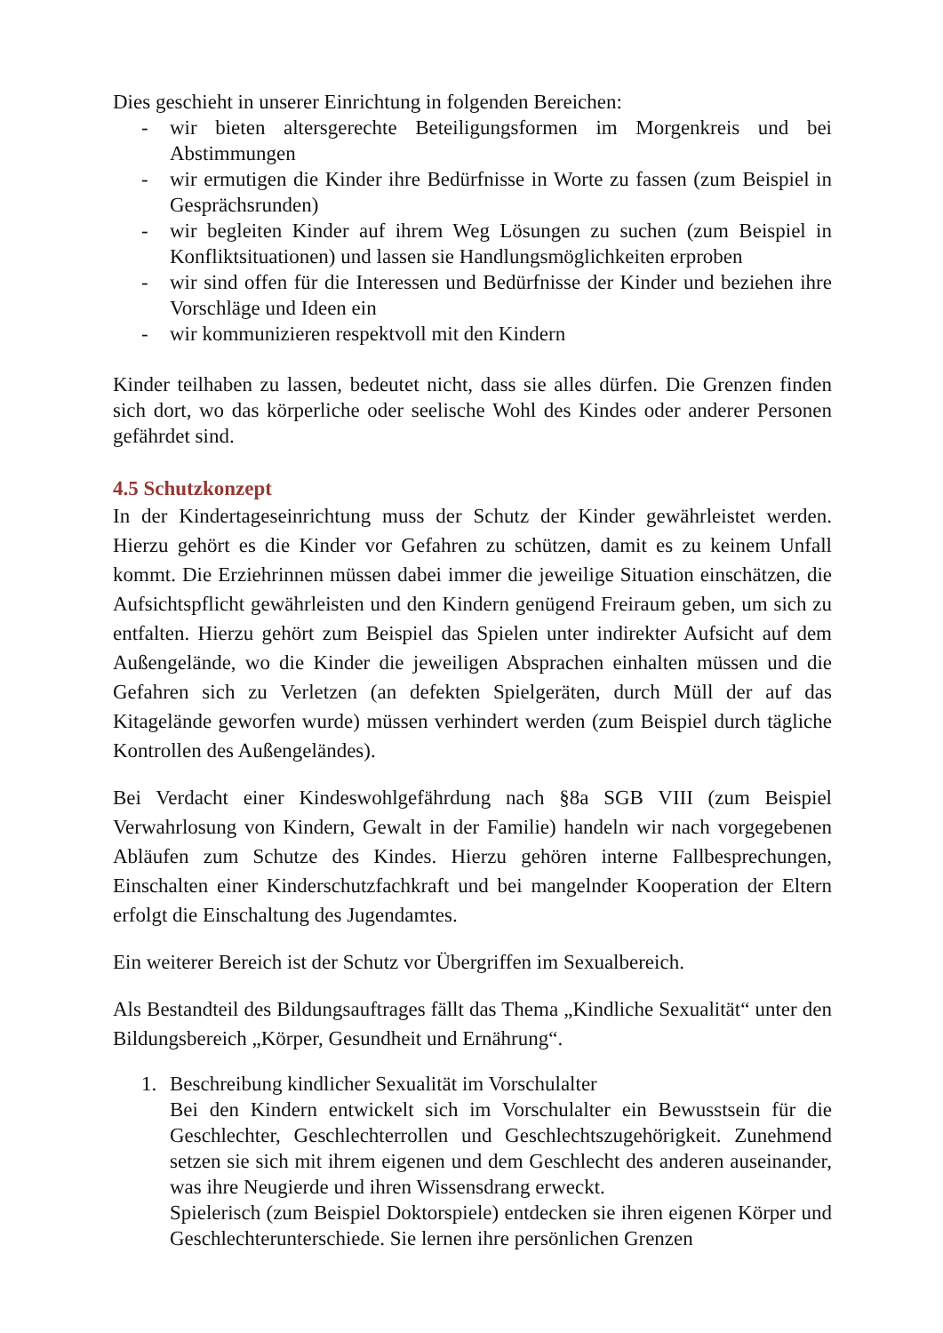Dies geschieht in unserer Einrichtung in folgenden Bereichen:
- wir bieten altersgerechte Beteiligungsformen im Morgenkreis und bei Abstimmungen
- wir ermutigen die Kinder ihre Bedürfnisse in Worte zu fassen (zum Beispiel in Gesprächsrunden)
- wir begleiten Kinder auf ihrem Weg Lösungen zu suchen (zum Beispiel in Konfliktsituationen) und lassen sie Handlungsmöglichkeiten erproben
- wir sind offen für die Interessen und Bedürfnisse der Kinder und beziehen ihre Vorschläge und Ideen ein
- wir kommunizieren respektvoll mit den Kindern
Kinder teilhaben zu lassen, bedeutet nicht, dass sie alles dürfen. Die Grenzen finden sich dort, wo das körperliche oder seelische Wohl des Kindes oder anderer Personen gefährdet sind.
4.5 Schutzkonzept
In der Kindertageseinrichtung muss der Schutz der Kinder gewährleistet werden. Hierzu gehört es die Kinder vor Gefahren zu schützen, damit es zu keinem Unfall kommt. Die Erziehrinnen müssen dabei immer die jeweilige Situation einschätzen, die Aufsichtspflicht gewährleisten und den Kindern genügend Freiraum geben, um sich zu entfalten. Hierzu gehört zum Beispiel das Spielen unter indirekter Aufsicht auf dem Außengelände, wo die Kinder die jeweiligen Absprachen einhalten müssen und die Gefahren sich zu Verletzen (an defekten Spielgeräten, durch Müll der auf das Kitagelände geworfen wurde) müssen verhindert werden (zum Beispiel durch tägliche Kontrollen des Außengeländes).
Bei Verdacht einer Kindeswohlgefährdung nach §8a SGB VIII (zum Beispiel Verwahrlosung von Kindern, Gewalt in der Familie) handeln wir nach vorgegebenen Abläufen zum Schutze des Kindes. Hierzu gehören interne Fallbesprechungen, Einschalten einer Kinderschutzfachkraft und bei mangelnder Kooperation der Eltern erfolgt die Einschaltung des Jugendamtes.
Ein weiterer Bereich ist der Schutz vor Übergriffen im Sexualbereich.
Als Bestandteil des Bildungsauftrages fällt das Thema „Kindliche Sexualität“ unter den Bildungsbereich „Körper, Gesundheit und Ernährung“.
1. Beschreibung kindlicher Sexualität im Vorschulalter
Bei den Kindern entwickelt sich im Vorschulalter ein Bewusstsein für die Geschlechter, Geschlechterrollen und Geschlechtszugehörigkeit. Zunehmend setzen sie sich mit ihrem eigenen und dem Geschlecht des anderen auseinander, was ihre Neugierde und ihren Wissensdrang erweckt.
Spielerisch (zum Beispiel Doktorspiele) entdecken sie ihren eigenen Körper und Geschlechterunterschiede. Sie lernen ihre persönlichen Grenzen